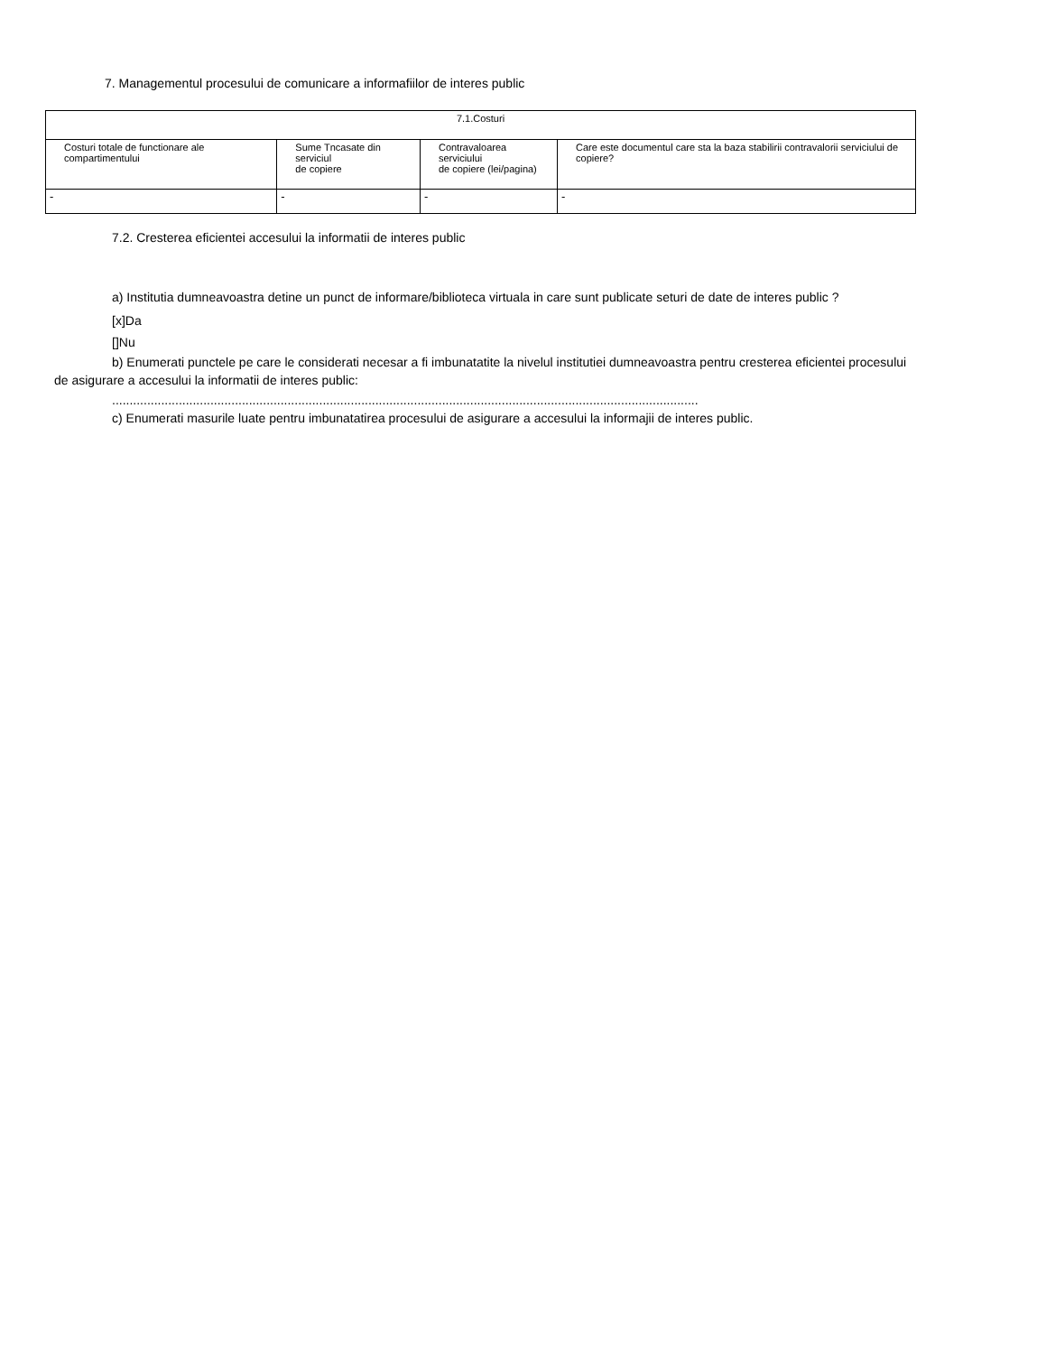7. Managementul procesului de comunicare a informafiilor de interes public
| 7.1.Costuri | | | |
| Costuri totale de functionare ale compartimentului | Sume Tncasate din serviciul de copiere | Contravaloarea serviciului de copiere (lei/pagina) | Care este documentul care sta la baza stabilirii contravalorii serviciului de copiere? |
| - | - | - | - |
7.2. Cresterea eficientei accesului la informatii de interes public
a) Institutia dumneavoastra detine un punct de informare/biblioteca virtuala in care sunt publicate seturi de date de interes public ?
[x]Da
[]Nu
b) Enumerati punctele pe care le considerati necesar a fi imbunatatite la nivelul institutiei dumneavoastra pentru cresterea eficientei procesului de asigurare a accesului la informatii de interes public:
.......................................................................................................................................................................
c) Enumerati masurile luate pentru imbunatatirea procesului de asigurare a accesului la informajii de interes public.